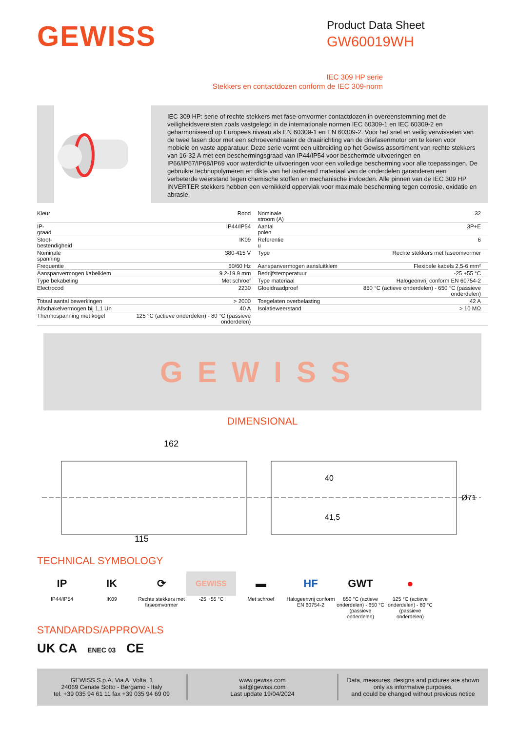GEWISS
Product Data Sheet
GW60019WH
IEC 309 HP serie
Stekkers en contactdozen conform de IEC 309-norm
IEC 309 HP: serie of rechte stekkers met fase-omvormer contactdozen in overeenstemming met de veiligheidsvereisten zoals vastgelegd in de internationale normen IEC 60309-1 en IEC 60309-2 en geharmoniseerd op Europees niveau als EN 60309-1 en EN 60309-2. Voor het snel en veilig verwisselen van de twee fasen door met een schroevendraaier de draairichting van de driefasenmotor om te keren voor mobiele en vaste apparatuur. Deze serie vormt een uitbreiding op het Gewiss assortiment van rechte stekkers van 16-32 A met een beschermingsgraad van IP44/IP54 voor beschermde uitvoeringen en IP66/IP67/IP68/IP69 voor waterdichte uitvoeringen voor een volledige bescherming voor alle toepassingen. De gebruikte technopolymeren en dikte van het isolerend materiaal van de onderdelen garanderen een verbeterde weerstand tegen chemische stoffen en mechanische invloeden. Alle pinnen van de IEC 309 HP INVERTER stekkers hebben een vernikkeld oppervlak voor maximale bescherming tegen corrosie, oxidatie en abrasie.
| Kleur | Rood | Nominale stroom (A) | 32 |
| IP- graad | IP44/IP54 | Aantal polen | 3P+E |
| Stoot- bestendigheid | IK09 | Referentie u | 6 |
| Nominale spanning | 380-415 V | Type | Rechte stekkers met faseomvormer |
| Frequentie | 50/60 Hz | Aanspanvermogen aansluitklem | Flexibele kabels 2,5-6 mm² |
| Aanspanvermogen kabelklem | 9.2-19.9 mm | Bedrijfstemperatuur | -25 +55 °C |
| Type bekabeling | Met schroef | Type materiaal | Halogeenvrij conform EN 60754-2 |
| Electrocod | 2230 | Gloeidraadproef | 850 °C (actieve onderdelen) - 650 °C (passieve onderdelen) |
| Totaal aantal bewerkingen | > 2000 | Toegelaten overbelasting | 42 A |
| Afschakelvermogen bij 1,1 Un | 40 A | Isolatieweerstand | > 10 MΩ |
| Thermospanning met kogel | 125 °C (actieve onderdelen) - 80 °C (passieve onderdelen) | | |
GEWISS
DIMENSIONAL
162
115
40
41,5
Ø71
TECHNICAL SYMBOLOGY
IP
IP44/IP54
IK
IK09
⟳
Rechte stekkers met faseomvormer
GEWISS
-25 +55 °C
▬
Met schroef
HF
Halogeenvrij conform EN 60754-2
GWT
850 °C (actieve onderdelen) - 650 °C (passieve onderdelen)
●
125 °C (actieve onderdelen) - 80 °C (passieve onderdelen)
STANDARDS/APPROVALS
UK CA ENEC 03 CE
GEWISS S.p.A. Via A. Volta, 1
24069 Cenate Sotto - Bergamo - Italy
tel. +39 035 94 61 11 fax +39 035 94 69 09
www.gewiss.com
sat@gewiss.com
Last update 19/04/2024
Data, measures, designs and pictures are shown only as informative purposes,
and could be changed without previous notice